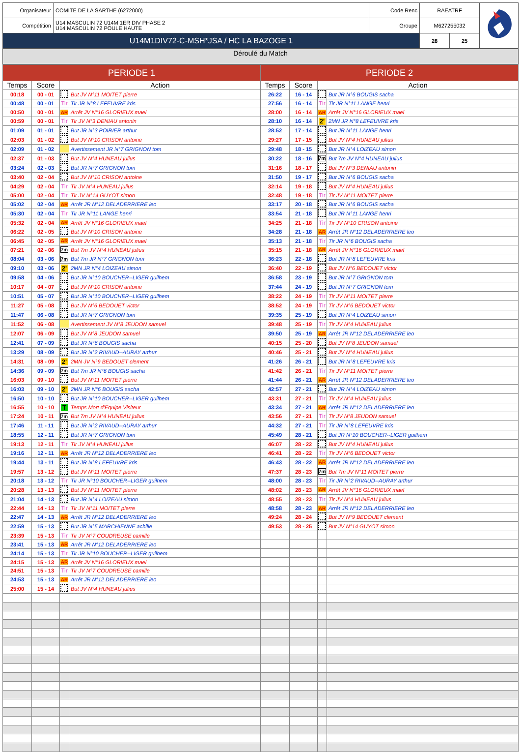| Organisateur | COMITE DE LA SARTHE (6272000) | Code Renc | RAEATRF | | |
| Compétition | U14 MASCULIN 72 U14M 1ER DIV PHASE 2 U14 MASCULIN 72 POULE HAUTE | Groupe | M627255032 | | |
| U14M1DIV72-C-MSH*JSA / HC LA BAZOGE 1 | | | 28 | 25 | |
Déroulé du Match
| PERIODE 1 | | | | PERIODE 2 | | | |
| --- | --- | --- | --- | --- | --- | --- | --- |
| Temps | Score | Action | | Temps | Score | Action | |
| 00:18 | 00 - 01 | | But JV N°11 MOITET pierre | 26:22 | 16 - 14 | | But JR N°6 BOUGIS sacha |
| 00:48 | 00 - 01 | Tir | Tir JR N°8 LEFEUVRE kris | 27:56 | 16 - 14 | Tir | Tir JR N°11 LANGE henri |
| 00:50 | 00 - 01 | AR | Arrêt JV N°16 GLORIEUX mael | 28:00 | 16 - 14 | AR | Arrêt JV N°16 GLORIEUX mael |
| 00:59 | 00 - 01 | Tir | Tir JV N°3 DENIAU antonin | 28:10 | 16 - 14 | 2' | 2MN JR N°8 LEFEUVRE kris |
| 01:09 | 01 - 01 | | But JR N°3 POIRIER arthur | 28:52 | 17 - 14 | | But JR N°11 LANGE henri |
| 02:03 | 01 - 02 | | But JV N°10 CRISON antoine | 29:27 | 17 - 15 | | But JV N°4 HUNEAU julius |
| 02:09 | 01 - 02 | | Avertissement JR N°7 GRIGNON tom | 29:48 | 18 - 15 | | But JR N°4 LOIZEAU simon |
| 02:37 | 01 - 03 | | But JV N°4 HUNEAU julius | 30:22 | 18 - 16 | 7m | But 7m JV N°4 HUNEAU julius |
| 03:24 | 02 - 03 | | But JR N°7 GRIGNON tom | 31:16 | 18 - 17 | | But JV N°3 DENIAU antonin |
| 03:40 | 02 - 04 | | But JV N°10 CRISON antoine | 31:50 | 19 - 17 | | But JR N°6 BOUGIS sacha |
| 04:29 | 02 - 04 | Tir | Tir JV N°4 HUNEAU julius | 32:14 | 19 - 18 | | But JV N°4 HUNEAU julius |
| 05:00 | 02 - 04 | Tir | Tir JV N°14 GUYOT simon | 32:48 | 19 - 18 | Tir | Tir JV N°11 MOITET pierre |
| 05:02 | 02 - 04 | AR | Arrêt JR N°12 DELADERRIERE leo | 33:17 | 20 - 18 | | But JR N°6 BOUGIS sacha |
| 05:30 | 02 - 04 | Tir | Tir JR N°11 LANGE henri | 33:54 | 21 - 18 | | But JR N°11 LANGE henri |
| 05:32 | 02 - 04 | AR | Arrêt JV N°16 GLORIEUX mael | 34:25 | 21 - 18 | Tir | Tir JV N°10 CRISON antoine |
| 06:22 | 02 - 05 | | But JV N°10 CRISON antoine | 34:28 | 21 - 18 | AR | Arrêt JR N°12 DELADERRIERE leo |
| 06:45 | 02 - 05 | AR | Arrêt JV N°16 GLORIEUX mael | 35:13 | 21 - 18 | Tir | Tir JR N°6 BOUGIS sacha |
| 07:21 | 02 - 06 | 7m | But 7m JV N°4 HUNEAU julius | 35:15 | 21 - 18 | AR | Arrêt JV N°16 GLORIEUX mael |
| 08:04 | 03 - 06 | 7m | But 7m JR N°7 GRIGNON tom | 36:23 | 22 - 18 | | But JR N°8 LEFEUVRE kris |
| 09:10 | 03 - 06 | 2' | 2MN JR N°4 LOIZEAU simon | 36:40 | 22 - 19 | | But JV N°6 BEDOUET victor |
| 09:58 | 04 - 06 | | But JR N°10 BOUCHER--LIGER guilhem | 36:58 | 23 - 19 | | But JR N°7 GRIGNON tom |
| 10:17 | 04 - 07 | | But JV N°10 CRISON antoine | 37:44 | 24 - 19 | | But JR N°7 GRIGNON tom |
| 10:51 | 05 - 07 | | But JR N°10 BOUCHER--LIGER guilhem | 38:22 | 24 - 19 | Tir | Tir JV N°11 MOITET pierre |
| 11:27 | 05 - 08 | | But JV N°6 BEDOUET victor | 38:52 | 24 - 19 | Tir | Tir JV N°6 BEDOUET victor |
| 11:47 | 06 - 08 | | But JR N°7 GRIGNON tom | 39:35 | 25 - 19 | | But JR N°4 LOIZEAU simon |
| 11:52 | 06 - 08 | | Avertissement JV N°8 JEUDON samuel | 39:48 | 25 - 19 | Tir | Tir JV N°4 HUNEAU julius |
| 12:07 | 06 - 09 | | But JV N°8 JEUDON samuel | 39:50 | 25 - 19 | AR | Arrêt JR N°12 DELADERRIERE leo |
| 12:41 | 07 - 09 | | But JR N°6 BOUGIS sacha | 40:15 | 25 - 20 | | But JV N°8 JEUDON samuel |
| 13:29 | 08 - 09 | | But JR N°2 RIVAUD--AURAY arthur | 40:46 | 25 - 21 | | But JV N°4 HUNEAU julius |
| 14:31 | 08 - 09 | 2' | 2MN JV N°9 BEDOUET clement | 41:26 | 26 - 21 | | But JR N°8 LEFEUVRE kris |
| 14:36 | 09 - 09 | 7m | But 7m JR N°6 BOUGIS sacha | 41:42 | 26 - 21 | Tir | Tir JV N°11 MOITET pierre |
| 16:03 | 09 - 10 | | But JV N°11 MOITET pierre | 41:44 | 26 - 21 | AR | Arrêt JR N°12 DELADERRIERE leo |
| 16:03 | 09 - 10 | 2' | 2MN JR N°6 BOUGIS sacha | 42:57 | 27 - 21 | | But JR N°4 LOIZEAU simon |
| 16:50 | 10 - 10 | | But JR N°10 BOUCHER--LIGER guilhem | 43:31 | 27 - 21 | Tir | Tir JV N°4 HUNEAU julius |
| 16:55 | 10 - 10 | T | Temps Mort d'Equipe Visiteur | 43:34 | 27 - 21 | AR | Arrêt JR N°12 DELADERRIERE leo |
| 17:24 | 10 - 11 | 7m | But 7m JV N°4 HUNEAU julius | 43:56 | 27 - 21 | Tir | Tir JV N°8 JEUDON samuel |
| 17:46 | 11 - 11 | | But JR N°2 RIVAUD--AURAY arthur | 44:32 | 27 - 21 | Tir | Tir JR N°8 LEFEUVRE kris |
| 18:55 | 12 - 11 | | But JR N°7 GRIGNON tom | 45:49 | 28 - 21 | | But JR N°10 BOUCHER--LIGER guilhem |
| 19:13 | 12 - 11 | Tir | Tir JV N°4 HUNEAU julius | 46:07 | 28 - 22 | | But JV N°4 HUNEAU julius |
| 19:16 | 12 - 11 | AR | Arrêt JR N°12 DELADERRIERE leo | 46:41 | 28 - 22 | Tir | Tir JV N°6 BEDOUET victor |
| 19:44 | 13 - 11 | | But JR N°8 LEFEUVRE kris | 46:43 | 28 - 22 | AR | Arrêt JR N°12 DELADERRIERE leo |
| 19:57 | 13 - 12 | | But JV N°11 MOITET pierre | 47:37 | 28 - 23 | 7m | But 7m JV N°11 MOITET pierre |
| 20:18 | 13 - 12 | Tir | Tir JR N°10 BOUCHER--LIGER guilhem | 48:00 | 28 - 23 | Tir | Tir JR N°2 RIVAUD--AURAY arthur |
| 20:28 | 13 - 13 | | But JV N°11 MOITET pierre | 48:02 | 28 - 23 | AR | Arrêt JV N°16 GLORIEUX mael |
| 21:04 | 14 - 13 | | But JR N°4 LOIZEAU simon | 48:55 | 28 - 23 | Tir | Tir JV N°4 HUNEAU julius |
| 22:44 | 14 - 13 | Tir | Tir JV N°11 MOITET pierre | 48:58 | 28 - 23 | AR | Arrêt JR N°12 DELADERRIERE leo |
| 22:47 | 14 - 13 | AR | Arrêt JR N°12 DELADERRIERE leo | 49:24 | 28 - 24 | | But JV N°9 BEDOUET clement |
| 22:59 | 15 - 13 | | But JR N°5 MARCHIENNE achille | 49:53 | 28 - 25 | | But JV N°14 GUYOT simon |
| 23:39 | 15 - 13 | Tir | Tir JV N°7 COUDREUSE camille | | | | |
| 23:41 | 15 - 13 | AR | Arrêt JR N°12 DELADERRIERE leo | | | | |
| 24:14 | 15 - 13 | Tir | Tir JR N°10 BOUCHER--LIGER guilhem | | | | |
| 24:15 | 15 - 13 | AR | Arrêt JV N°16 GLORIEUX mael | | | | |
| 24:51 | 15 - 13 | Tir | Tir JV N°7 COUDREUSE camille | | | | |
| 24:53 | 15 - 13 | AR | Arrêt JR N°12 DELADERRIERE leo | | | | |
| 25:00 | 15 - 14 | | But JV N°4 HUNEAU julius | | | | |